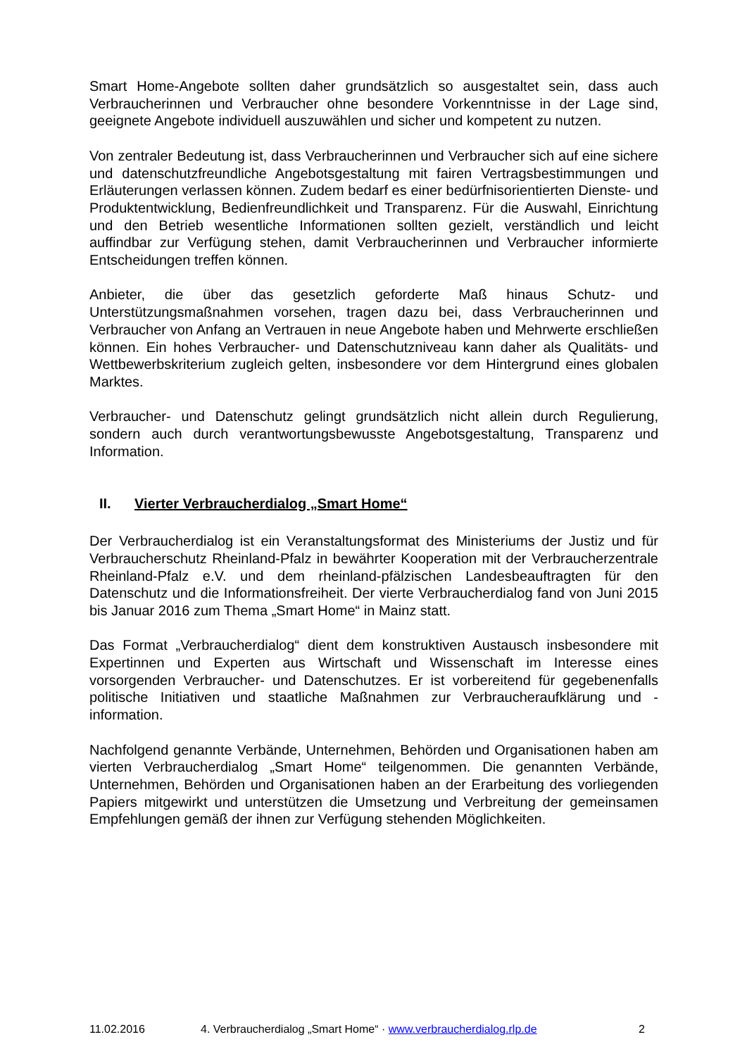Smart Home-Angebote sollten daher grundsätzlich so ausgestaltet sein, dass auch Verbraucherinnen und Verbraucher ohne besondere Vorkenntnisse in der Lage sind, geeignete Angebote individuell auszuwählen und sicher und kompetent zu nutzen.
Von zentraler Bedeutung ist, dass Verbraucherinnen und Verbraucher sich auf eine sichere und datenschutzfreundliche Angebotsgestaltung mit fairen Vertragsbestimmungen und Erläuterungen verlassen können. Zudem bedarf es einer bedürfnisorientierten Dienste- und Produktentwicklung, Bedienfreundlichkeit und Transparenz. Für die Auswahl, Einrichtung und den Betrieb wesentliche Informationen sollten gezielt, verständlich und leicht auffindbar zur Verfügung stehen, damit Verbraucherinnen und Verbraucher informierte Entscheidungen treffen können.
Anbieter, die über das gesetzlich geforderte Maß hinaus Schutz- und Unterstützungsmaßnahmen vorsehen, tragen dazu bei, dass Verbraucherinnen und Verbraucher von Anfang an Vertrauen in neue Angebote haben und Mehrwerte erschließen können. Ein hohes Verbraucher- und Datenschutzniveau kann daher als Qualitäts- und Wettbewerbskriterium zugleich gelten, insbesondere vor dem Hintergrund eines globalen Marktes.
Verbraucher- und Datenschutz gelingt grundsätzlich nicht allein durch Regulierung, sondern auch durch verantwortungsbewusste Angebotsgestaltung, Transparenz und Information.
II. Vierter Verbraucherdialog „Smart Home“
Der Verbraucherdialog ist ein Veranstaltungsformat des Ministeriums der Justiz und für Verbraucherschutz Rheinland-Pfalz in bewährter Kooperation mit der Verbraucherzentrale Rheinland-Pfalz e.V. und dem rheinland-pfälzischen Landesbeauftragten für den Datenschutz und die Informationsfreiheit. Der vierte Verbraucherdialog fand von Juni 2015 bis Januar 2016 zum Thema „Smart Home“ in Mainz statt.
Das Format „Verbraucherdialog“ dient dem konstruktiven Austausch insbesondere mit Expertinnen und Experten aus Wirtschaft und Wissenschaft im Interesse eines vorsorgenden Verbraucher- und Datenschutzes. Er ist vorbereitend für gegebenenfalls politische Initiativen und staatliche Maßnahmen zur Verbraucheraufklärung und -information.
Nachfolgend genannte Verbände, Unternehmen, Behörden und Organisationen haben am vierten Verbraucherdialog „Smart Home“ teilgenommen. Die genannten Verbände, Unternehmen, Behörden und Organisationen haben an der Erarbeitung des vorliegenden Papiers mitgewirkt und unterstützen die Umsetzung und Verbreitung der gemeinsamen Empfehlungen gemäß der ihnen zur Verfügung stehenden Möglichkeiten.
11.02.2016 4. Verbraucherdialog „Smart Home“ · www.verbraucherdialog.rlp.de 2